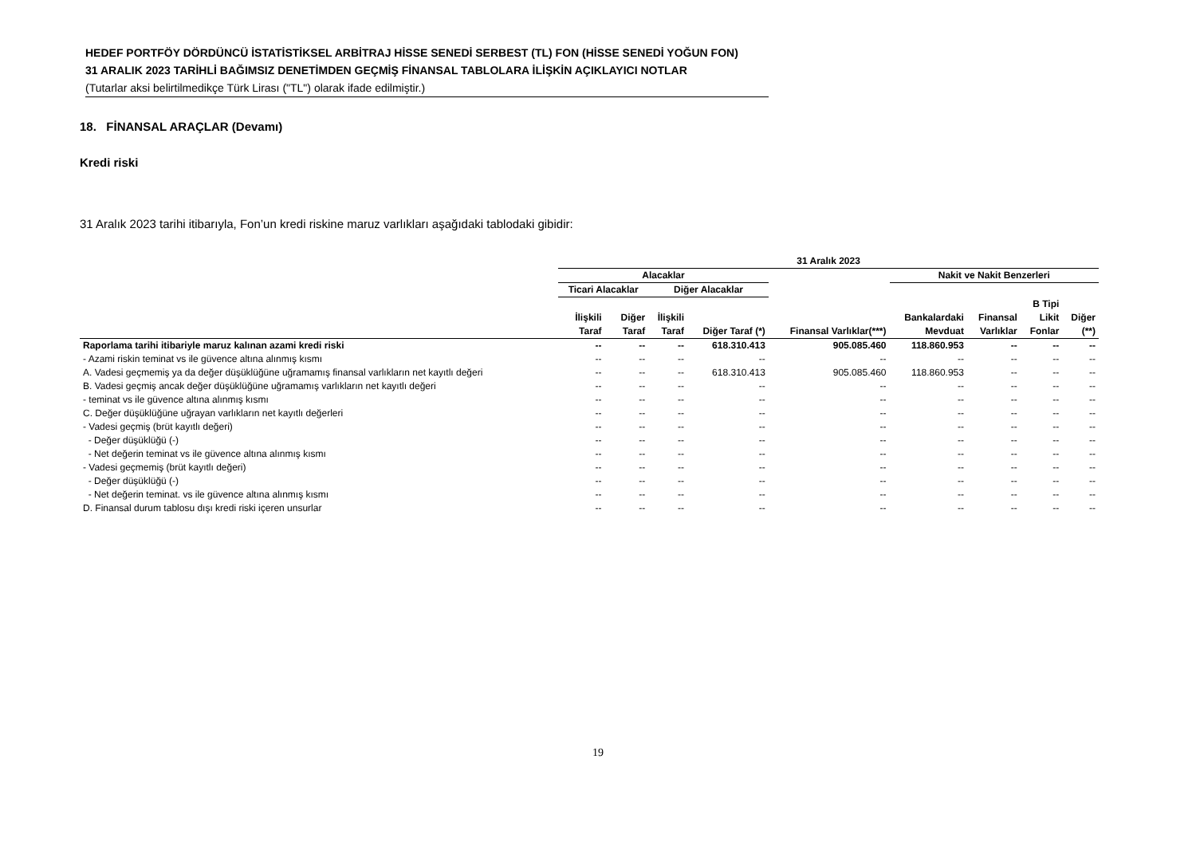HEDEF PORTFÖY DÖRDÜNCÜ İSTATİSTİKSEL ARBİTRAJ HİSSE SENEDİ SERBEST (TL) FON (HİSSE SENEDİ YOĞUN FON)
31 ARALIK 2023 TARİHLİ BAĞIMSIZ DENETİMDEN GEÇMİŞ FİNANSAL TABLOLARA İLİŞKİN AÇIKLAYICI NOTLAR
(Tutarlar aksi belirtilmedikçe Türk Lirası ("TL") olarak ifade edilmiştir.)
18. FİNANSAL ARAÇLAR (Devamı)
Kredi riski
31 Aralık 2023 tarihi itibarıyla, Fon’un kredi riskine maruz varlıkları aşağıdaki tablodaki gibidir:
| | 31 Aralık 2023 | | | | | | | | |
| --- | --- | --- | --- | --- | --- | --- | --- | --- | --- |
| | Alacaklar | | | | | Nakit ve Nakit Benzerleri | | | |
| | Ticari Alacaklar | | Diğer Alacaklar | | | | | | |
| | İlişkili Taraf | Diğer Taraf | İlişkili Taraf | Diğer Taraf (*) | Finansal Varlıklar(***) | Bankalardaki Mevduat | Finansal Varlıklar | B Tipi Likit Fonlar | Diğer (**) |
| Raporlama tarihi itibariyle maruz kalınan azami kredi riski | -- | -- | -- | 618.310.413 | 905.085.460 | 118.860.953 | -- | -- | -- |
| - Azami riskin teminat vs ile güvence altına alınmış kısmı | -- | -- | -- | -- | -- | -- | -- | -- | -- |
| A. Vadesi geçmemiş ya da değer düşüklüğüne uğramamış finansal varlıkların net kayıtlı değeri | -- | -- | -- | 618.310.413 | 905.085.460 | 118.860.953 | -- | -- | -- |
| B. Vadesi geçmiş ancak değer düşüklüğüne uğramamış varlıkların net kayıtlı değeri | -- | -- | -- | -- | -- | -- | -- | -- | -- |
| - teminat vs ile güvence altına alınmış kısmı | -- | -- | -- | -- | -- | -- | -- | -- | -- |
| C. Değer düşüklüğüne uğrayan varlıkların net kayıtlı değerleri | -- | -- | -- | -- | -- | -- | -- | -- | -- |
| - Vadesi geçmiş (brüt kayıtlı değeri) | -- | -- | -- | -- | -- | -- | -- | -- | -- |
| - Değer düşüklüğü (-) | -- | -- | -- | -- | -- | -- | -- | -- | -- |
| - Net değerin teminat vs ile güvence altına alınmış kısmı | -- | -- | -- | -- | -- | -- | -- | -- | -- |
| - Vadesi geçmemiş (brüt kayıtlı değeri) | -- | -- | -- | -- | -- | -- | -- | -- | -- |
| - Değer düşüklüğü (-) | -- | -- | -- | -- | -- | -- | -- | -- | -- |
| - Net değerin teminat. vs ile güvence altına alınmış kısmı | -- | -- | -- | -- | -- | -- | -- | -- | -- |
| D. Finansal durum tablosu dışı kredi riski içeren unsurlar | -- | -- | -- | -- | -- | -- | -- | -- | -- |
19